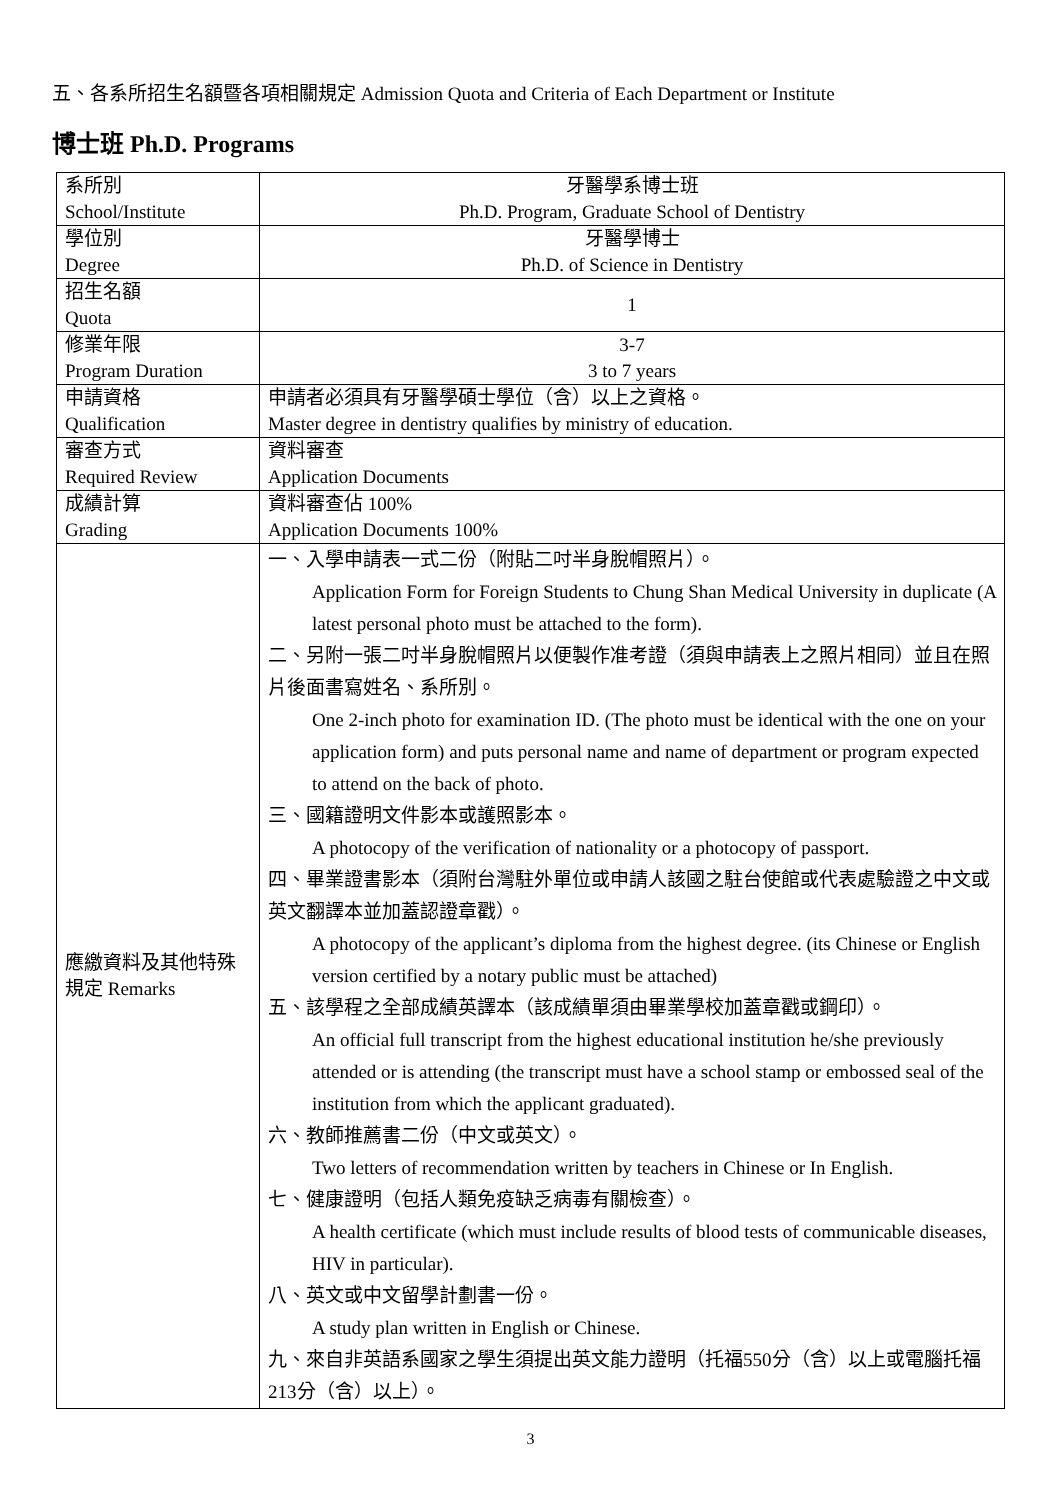五、各系所招生名額暨各項相關規定 Admission Quota and Criteria of Each Department or Institute
博士班 Ph.D. Programs
| 系所別 School/Institute | 牙醫學系博士班 Ph.D. Program, Graduate School of Dentistry |
| 學位別 Degree | 牙醫學博士 Ph.D. of Science in Dentistry |
| 招生名額 Quota | 1 |
| 修業年限 Program Duration | 3-7 3 to 7 years |
| 申請資格 Qualification | 申請者必須具有牙醫學碩士學位（含）以上之資格。 Master degree in dentistry qualifies by ministry of education. |
| 審查方式 Required Review | 資料審查 Application Documents |
| 成績計算 Grading | 資料審查佔 100% Application Documents 100% |
| 應繳資料及其他特殊規定 Remarks | 一、入學申請表一式二份（附貼二吋半身脫帽照片）。 Application Form for Foreign Students to Chung Shan Medical University in duplicate (A latest personal photo must be attached to the form). 二、另附一張二吋半身脫帽照片以便製作准考證（須與申請表上之照片相同）並且在照片後面書寫姓名、系所別。 One 2-inch photo for examination ID. (The photo must be identical with the one on your application form) and puts personal name and name of department or program expected to attend on the back of photo. 三、國籍證明文件影本或護照影本。 A photocopy of the verification of nationality or a photocopy of passport. 四、畢業證書影本（須附台灣駐外單位或申請人該國之駐台使館或代表處驗證之中文或英文翻譯本並加蓋認證章戳）。 A photocopy of the applicant’s diploma from the highest degree. (its Chinese or English version certified by a notary public must be attached) 五、該學程之全部成績英譯本（該成績單須由畢業學校加蓋章戳或鋼印）。 An official full transcript from the highest educational institution he/she previously attended or is attending (the transcript must have a school stamp or embossed seal of the institution from which the applicant graduated). 六、教師推薦書二份（中文或英文）。 Two letters of recommendation written by teachers in Chinese or In English. 七、健康證明（包括人類免疫缺乏病毒有關檢查）。 A health certificate (which must include results of blood tests of communicable diseases, HIV in particular). 八、英文或中文留學計劃書一份。 A study plan written in English or Chinese. 九、來自非英語系國家之學生須提出英文能力證明（托福550分（含）以上或電腦托福213分（含）以上）。 |
3